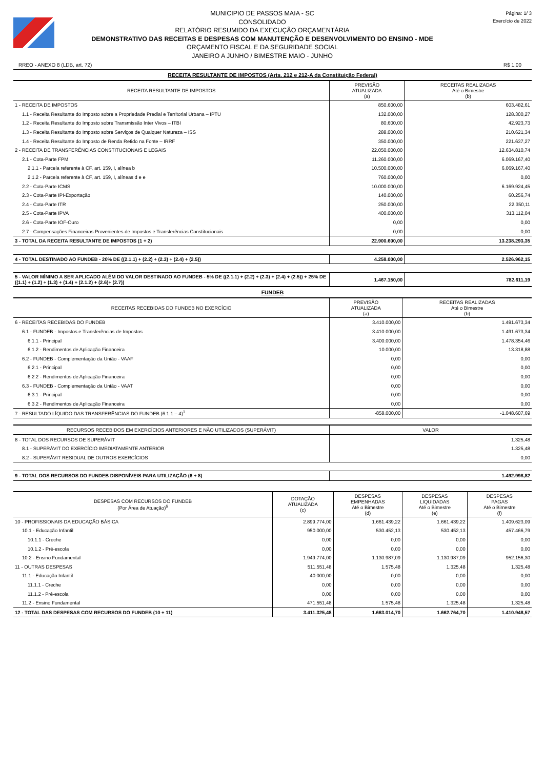MUNICIPIO DE PASSOS MAIA - SC
CONSOLIDADO
RELATÓRIO RESUMIDO DA EXECUÇÃO ORÇAMENTÁRIA
DEMONSTRATIVO DAS RECEITAS E DESPESAS COM MANUTENÇÃO E DESENVOLVIMENTO DO ENSINO - MDE
ORÇAMENTO FISCAL E DA SEGURIDADE SOCIAL
JANEIRO A JUNHO / BIMESTRE MAIO - JUNHO
Página: 1/ 3
Exercício de 2022
RREO - ANEXO 8 (LDB, art. 72) R$ 1,00
RECEITA RESULTANTE DE IMPOSTOS (Arts. 212 e 212-A da Constituição Federal)
| RECEITA RESULTANTE DE IMPOSTOS | PREVISÃO ATUALIZADA (a) | RECEITAS REALIZADAS Até o Bimestre (b) |
| --- | --- | --- |
| 1 - RECEITA DE IMPOSTOS | 850.600,00 | 603.482,61 |
| 1.1 - Receita Resultante do Imposto sobre a Propriedade Predial e Territorial Urbana – IPTU | 132.000,00 | 128.300,27 |
| 1.2 - Receita Resultante do Imposto sobre Transmissão Inter Vivos – ITBI | 80.600,00 | 42.923,73 |
| 1.3 - Receita Resultante do Imposto sobre Serviços de Qualquer Natureza – ISS | 288.000,00 | 210.621,34 |
| 1.4 - Receita Resultante do Imposto de Renda Retido na Fonte – IRRF | 350.000,00 | 221.637,27 |
| 2 - RECEITA DE TRANSFERÊNCIAS CONSTITUCIONAIS E LEGAIS | 22.050.000,00 | 12.634.810,74 |
| 2.1 - Cota-Parte FPM | 11.260.000,00 | 6.069.167,40 |
| 2.1.1 - Parcela referente à CF, art. 159, I, alínea b | 10.500.000,00 | 6.069.167,40 |
| 2.1.2 - Parcela referente à CF, art. 159, I, alíneas d e e | 760.000,00 | 0,00 |
| 2.2 - Cota-Parte ICMS | 10.000.000,00 | 6.169.924,45 |
| 2.3 - Cota-Parte IPI-Exportação | 140.000,00 | 60.256,74 |
| 2.4 - Cota-Parte ITR | 250.000,00 | 22.350,11 |
| 2.5 - Cota-Parte IPVA | 400.000,00 | 313.112,04 |
| 2.6 - Cota-Parte IOF-Ouro | 0,00 | 0,00 |
| 2.7 - Compensações Financeiras Provenientes de Impostos e Transferências Constitucionais | 0,00 | 0,00 |
| 3 - TOTAL DA RECEITA RESULTANTE DE IMPOSTOS (1 + 2) | 22.900.600,00 | 13.238.293,35 |
| 4 - TOTAL DESTINADO AO FUNDEB - 20% DE ((2.1.1) + (2.2) + (2.3) + (2.4) + (2.5)) | 4.258.000,00 | 2.526.962,15 |
| 5 - VALOR MÍNIMO A SER APLICADO ALÉM DO VALOR DESTINADO AO FUNDEB - 5% DE ((2.1.1) + (2.2) + (2.3) + (2.4) + (2.5)) + 25% DE ((1.1) + (1.2) + (1.3) + (1.4) + (2.1.2) + (2.6)+ (2.7)) | 1.467.150,00 | 782.611,19 |
FUNDEB
| RECEITAS RECEBIDAS DO FUNDEB NO EXERCÍCIO | PREVISÃO ATUALIZADA (a) | RECEITAS REALIZADAS Até o Bimestre (b) |
| --- | --- | --- |
| 6 - RECEITAS RECEBIDAS DO FUNDEB | 3.410.000,00 | 1.491.673,34 |
| 6.1 - FUNDEB - Impostos e Transferências de Impostos | 3.410.000,00 | 1.491.673,34 |
| 6.1.1 - Principal | 3.400.000,00 | 1.478.354,46 |
| 6.1.2 - Rendimentos de Aplicação Financeira | 10.000,00 | 13.318,88 |
| 6.2 - FUNDEB - Complementação da União - VAAF | 0,00 | 0,00 |
| 6.2.1 - Principal | 0,00 | 0,00 |
| 6.2.2 - Rendimentos de Aplicação Financeira | 0,00 | 0,00 |
| 6.3 - FUNDEB - Complementação da União - VAAT | 0,00 | 0,00 |
| 6.3.1 - Principal | 0,00 | 0,00 |
| 6.3.2 - Rendimentos de Aplicação Financeira | 0,00 | 0,00 |
| 7 - RESULTADO LÍQUIDO DAS TRANSFERÊNCIAS DO FUNDEB (6.1.1 – 4)<sup>1</sup> | -858.000,00 | -1.048.607,69 |
| RECURSOS RECEBIDOS EM EXERCÍCIOS ANTERIORES E NÃO UTILIZADOS (SUPERÁVIT) | VALOR |
| --- | --- |
| 8 - TOTAL DOS RECURSOS DE SUPERÁVIT | 1.325,48 |
| 8.1 - SUPERÁVIT DO EXERCÍCIO IMEDIATAMENTE ANTERIOR | 1.325,48 |
| 8.2 - SUPERÁVIT RESIDUAL DE OUTROS EXERCÍCIOS | 0,00 |
| 9 - TOTAL DOS RECURSOS DO FUNDEB DISPONÍVEIS PARA UTILIZAÇÃO (6 + 8) | 1.492.998,82 |
| DESPESAS COM RECURSOS DO FUNDEB (Por Área de Atuação)<sup>6</sup> | DOTAÇÃO ATUALIZADA (c) | DESPESAS EMPENHADAS Até o Bimestre (d) | DESPESAS LIQUIDADAS Até o Bimestre (e) | DESPESAS PAGAS Até o Bimestre (f) |
| --- | --- | --- | --- | --- |
| 10 - PROFISSIONAIS DA EDUCAÇÃO BÁSICA | 2.899.774,00 | 1.661.439,22 | 1.661.439,22 | 1.409.623,09 |
| 10.1 - Educação Infantil | 950.000,00 | 530.452,13 | 530.452,13 | 457.466,79 |
| 10.1.1 - Creche | 0,00 | 0,00 | 0,00 | 0,00 |
| 10.1.2 - Pré-escola | 0,00 | 0,00 | 0,00 | 0,00 |
| 10.2 - Ensino Fundamental | 1.949.774,00 | 1.130.987,09 | 1.130.987,09 | 952.156,30 |
| 11 - OUTRAS DESPESAS | 511.551,48 | 1.575,48 | 1.325,48 | 1.325,48 |
| 11.1 - Educação Infantil | 40.000,00 | 0,00 | 0,00 | 0,00 |
| 11.1.1 - Creche | 0,00 | 0,00 | 0,00 | 0,00 |
| 11.1.2 - Pré-escola | 0,00 | 0,00 | 0,00 | 0,00 |
| 11.2 - Ensino Fundamental | 471.551,48 | 1.575,48 | 1.325,48 | 1.325,48 |
| 12 - TOTAL DAS DESPESAS COM RECURSOS DO FUNDEB (10 + 11) | 3.411.325,48 | 1.663.014,70 | 1.662.764,70 | 1.410.948,57 |